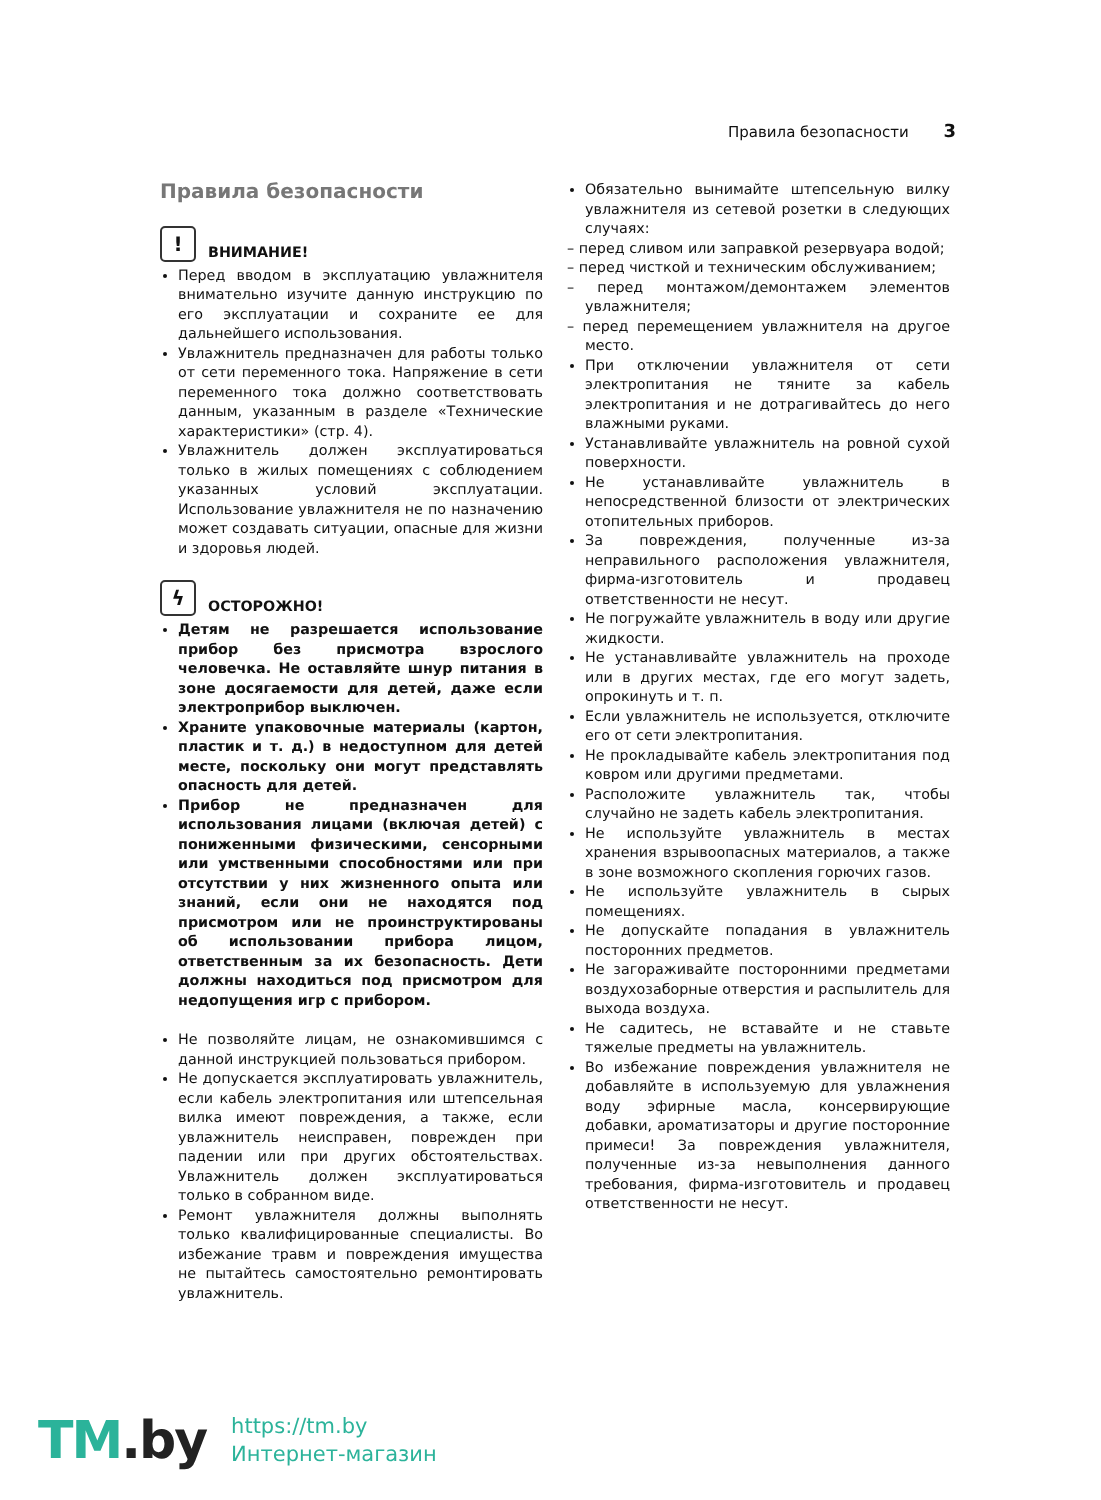Правила безопасности 3
Правила безопасности
! ВНИМАНИЕ!
Перед вводом в эксплуатацию увлажнителя внимательно изучите данную инструкцию по его эксплуатации и сохраните ее для дальнейшего использования.
Увлажнитель предназначен для работы только от сети переменного тока. Напряжение в сети переменного тока должно соответствовать данным, указанным в разделе «Технические характеристики» (стр. 4).
Увлажнитель должен эксплуатироваться только в жилых помещениях с соблюдением указанных условий эксплуатации. Использование увлажнителя не по назначению может создавать ситуации, опасные для жизни и здоровья людей.
ϟ ОСТОРОЖНО!
Детям не разрешается использование прибор без присмотра взрослого человечка. Не оставляйте шнур питания в зоне досягаемости для детей, даже если электроприбор выключен.
Храните упаковочные материалы (картон, пластик и т. д.) в недоступном для детей месте, поскольку они могут представлять опасность для детей.
Прибор не предназначен для использования лицами (включая детей) с пониженными физическими, сенсорными или умственными способностями или при отсутствии у них жизненного опыта или знаний, если они не находятся под присмотром или не проинструктированы об использовании прибора лицом, ответственным за их безопасность. Дети должны находиться под присмотром для недопущения игр с прибором.
Не позволяйте лицам, не ознакомившимся с данной инструкцией пользоваться прибором.
Не допускается эксплуатировать увлажнитель, если кабель электропитания или штепсельная вилка имеют повреждения, а также, если увлажнитель неисправен, поврежден при падении или при других обстоятельствах. Увлажнитель должен эксплуатироваться только в собранном виде.
Ремонт увлажнителя должны выполнять только квалифицированные специалисты. Во избежание травм и повреждения имущества не пытайтесь самостоятельно ремонтировать увлажнитель.
Обязательно вынимайте штепсельную вилку увлажнителя из сетевой розетки в следующих случаях:
– перед сливом или заправкой резервуара водой;
– перед чисткой и техническим обслуживанием;
– перед монтажом/демонтажем элементов увлажнителя;
– перед перемещением увлажнителя на другое место.
При отключении увлажнителя от сети электропитания не тяните за кабель электропитания и не дотрагивайтесь до него влажными руками.
Устанавливайте увлажнитель на ровной сухой поверхности.
Не устанавливайте увлажнитель в непосредственной близости от электрических отопительных приборов.
За повреждения, полученные из-за неправильного расположения увлажнителя, фирма-изготовитель и продавец ответственности не несут.
Не погружайте увлажнитель в воду или другие жидкости.
Не устанавливайте увлажнитель на проходе или в других местах, где его могут задеть, опрокинуть и т. п.
Если увлажнитель не используется, отключите его от сети электропитания.
Не прокладывайте кабель электропитания под ковром или другими предметами.
Расположите увлажнитель так, чтобы случайно не задеть кабель электропитания.
Не используйте увлажнитель в местах хранения взрывоопасных материалов, а также в зоне возможного скопления горючих газов.
Не используйте увлажнитель в сырых помещениях.
Не допускайте попадания в увлажнитель посторонних предметов.
Не загораживайте посторонними предметами воздухозаборные отверстия и распылитель для выхода воздуха.
Не садитесь, не вставайте и не ставьте тяжелые предметы на увлажнитель.
Во избежание повреждения увлажнителя не добавляйте в используемую для увлажнения воду эфирные масла, консервирующие добавки, ароматизаторы и другие посторонние примеси! За повреждения увлажнителя, полученные из-за невыполнения данного требования, фирма-изготовитель и продавец ответственности не несут.
TM.by
https://tm.by
Интернет-магазин